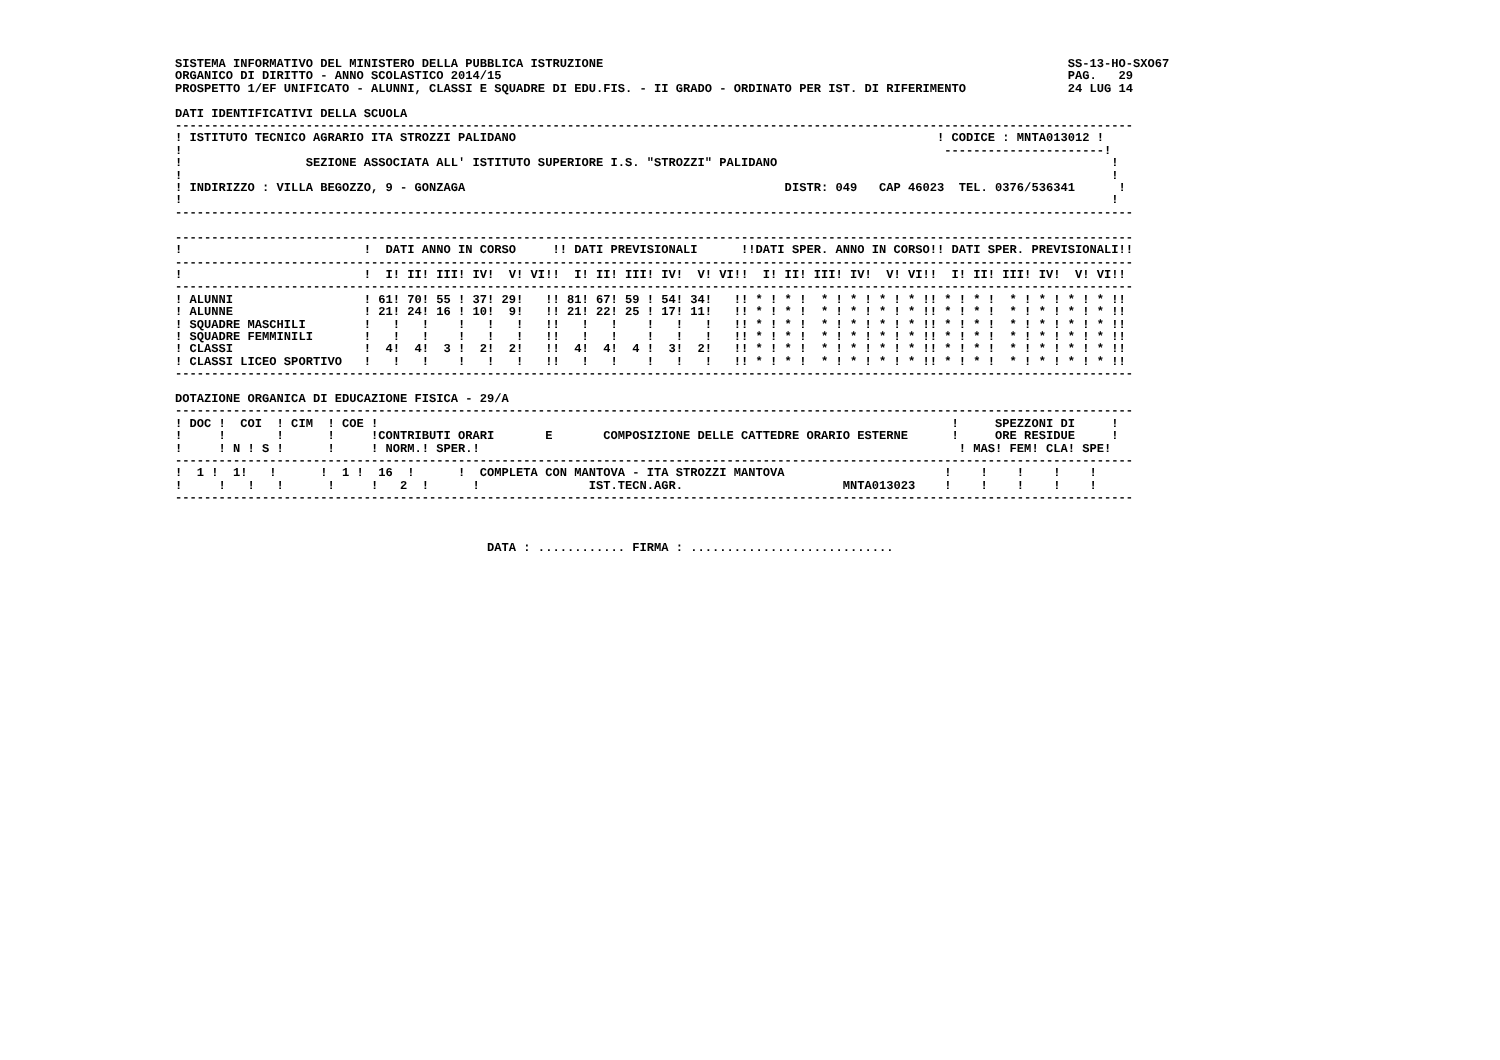SISTEMA INFORMATIVO DEL MINISTERO DELLA PUBBLICA ISTRUZIONE                                                                SS-13-HO-SXO67
ORGANICO DI DIRITTO - ANNO SCOLASTICO 2014/15                                                                              PAG.   29
PROSPETTO 1/EF UNIFICATO - ALUNNI, CLASSI E SQUADRE DI EDU.FIS. - II GRADO - ORDINATO PER IST. DI RIFERIMENTO              24 LUG 14

DATI IDENTIFICATIVI DELLA SCUOLA
------------------------------------------------------------------------------------------------------------------------------------
! ISTITUTO TECNICO AGRARIO ITA STROZZI PALIDANO                                                          ! CODICE : MNTA013012 !
!                                                                                                         ----------------------!
!                 SEZIONE ASSOCIATA ALL' ISTITUTO SUPERIORE I.S. "STROZZI" PALIDANO                                              !
!                                                                                                                                !
! INDIRIZZO : VILLA BEGOZZO, 9 - GONZAGA                                            DISTR: 049   CAP 46023  TEL. 0376/536341      !
!                                                                                                                                !
------------------------------------------------------------------------------------------------------------------------------------

------------------------------------------------------------------------------------------------------------------------------------
!                         !  DATI ANNO IN CORSO     !! DATI PREVISIONALI      !!DATI SPER. ANNO IN CORSO!! DATI SPER. PREVISIONALI!!
------------------------------------------------------------------------------------------------------------------------------------
!                         !  I! II! III! IV!  V! VI!!  I! II! III! IV!  V! VI!!  I! II! III! IV!  V! VI!!  I! II! III! IV!  V! VI!!
------------------------------------------------------------------------------------------------------------------------------------
! ALUNNI                  ! 61! 70! 55 ! 37! 29!   !! 81! 67! 59 ! 54! 34!   !! * ! * !  * ! * ! * ! * !! * ! * !  * ! * ! * ! * !!
! ALUNNE                  ! 21! 24! 16 ! 10!  9!   !! 21! 22! 25 ! 17! 11!   !! * ! * !  * ! * ! * ! * !! * ! * !  * ! * ! * ! * !!
! SQUADRE MASCHILI        !   !   !    !   !   !   !!   !   !    !   !   !   !! * ! * !  * ! * ! * ! * !! * ! * !  * ! * ! * ! * !!
! SQUADRE FEMMINILI       !   !   !    !   !   !   !!   !   !    !   !   !   !! * ! * !  * ! * ! * ! * !! * ! * !  * ! * ! * ! * !!
! CLASSI                  !  4!  4!  3 !  2!  2!   !!  4!  4!  4 !  3!  2!   !! * ! * !  * ! * ! * ! * !! * ! * !  * ! * ! * ! * !!
! CLASSI LICEO SPORTIVO   !   !   !    !   !   !   !!   !   !    !   !   !   !! * ! * !  * ! * ! * ! * !! * ! * !  * ! * ! * ! * !!
------------------------------------------------------------------------------------------------------------------------------------

DOTAZIONE ORGANICA DI EDUCAZIONE FISICA - 29/A
------------------------------------------------------------------------------------------------------------------------------------
! DOC !  COI  ! CIM  ! COE !                                                                               !     SPEZZONI DI     !
!     !       !      !     !CONTRIBUTI ORARI       E       COMPOSIZIONE DELLE CATTEDRE ORARIO ESTERNE      !     ORE RESIDUE     !
!     ! N ! S !      !     ! NORM.! SPER.!                                                                  ! MAS! FEM! CLA! SPE!
------------------------------------------------------------------------------------------------------------------------------------
!  1 !  1!   !      !  1 !  16  !      !  COMPLETA CON MANTOVA - ITA STROZZI MANTOVA                      !    !    !    !    !
!     !   !   !      !     !   2  !      !               IST.TECN.AGR.                      MNTA013023    !    !    !    !    !
------------------------------------------------------------------------------------------------------------------------------------



                                           DATA : ............ FIRMA : ............................